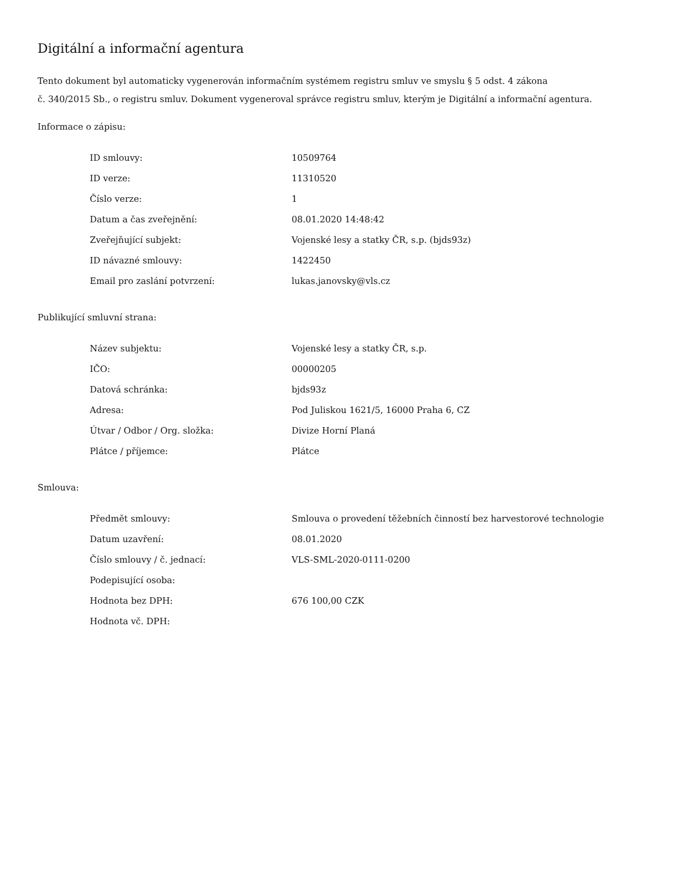Digitální a informační agentura
Tento dokument byl automaticky vygenerován informačním systémem registru smluv ve smyslu § 5 odst. 4 zákona
č. 340/2015 Sb., o registru smluv. Dokument vygeneroval správce registru smluv, kterým je Digitální a informační agentura.
Informace o zápisu:
| ID smlouvy: | 10509764 |
| ID verze: | 11310520 |
| Číslo verze: | 1 |
| Datum a čas zveřejnění: | 08.01.2020 14:48:42 |
| Zveřejňující subjekt: | Vojenské lesy a statky ČR, s.p. (bjds93z) |
| ID návazné smlouvy: | 1422450 |
| Email pro zaslání potvrzení: | lukas.janovsky@vls.cz |
Publikující smluvní strana:
| Název subjektu: | Vojenské lesy a statky ČR, s.p. |
| IČO: | 00000205 |
| Datová schránka: | bjds93z |
| Adresa: | Pod Juliskou 1621/5, 16000 Praha 6, CZ |
| Útvar / Odbor / Org. složka: | Divize Horní Planá |
| Plátce / příjemce: | Plátce |
Smlouva:
| Předmět smlouvy: | Smlouva o provedení těžebních činností bez harvestorové technologie |
| Datum uzavření: | 08.01.2020 |
| Číslo smlouvy / č. jednací: | VLS-SML-2020-0111-0200 |
| Podepisující osoba: | |
| Hodnota bez DPH: | 676 100,00 CZK |
| Hodnota vč. DPH: | |